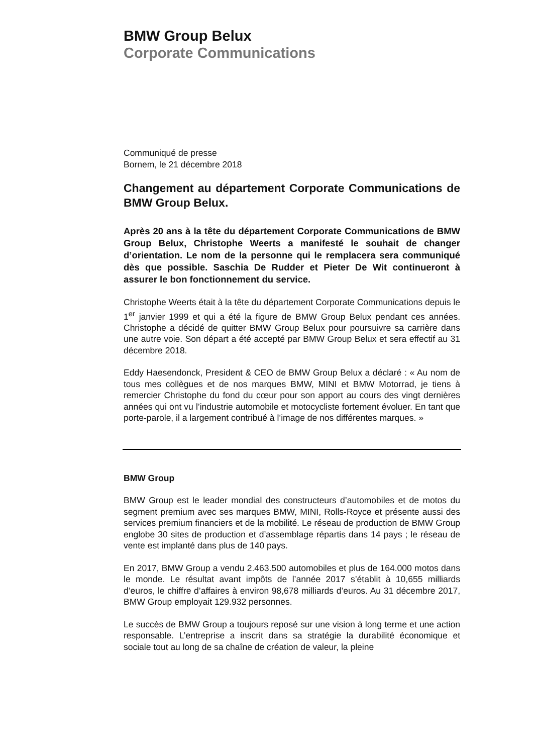BMW Group Belux
Corporate Communications
Communiqué de presse
Bornem, le 21 décembre 2018
Changement au département Corporate Communications de BMW Group Belux.
Après 20 ans à la tête du département Corporate Communications de BMW Group Belux, Christophe Weerts a manifesté le souhait de changer d’orientation. Le nom de la personne qui le remplacera sera communiqué dès que possible. Saschia De Rudder et Pieter De Wit continueront à assurer le bon fonctionnement du service.
Christophe Weerts était à la tête du département Corporate Communications depuis le 1<sup>er</sup> janvier 1999 et qui a été la figure de BMW Group Belux pendant ces années. Christophe a décidé de quitter BMW Group Belux pour poursuivre sa carrière dans une autre voie. Son départ a été accepté par BMW Group Belux et sera effectif au 31 décembre 2018.
Eddy Haesendonck, President & CEO de BMW Group Belux a déclaré : « Au nom de tous mes collègues et de nos marques BMW, MINI et BMW Motorrad, je tiens à remercier Christophe du fond du cœur pour son apport au cours des vingt dernières années qui ont vu l’industrie automobile et motocycliste fortement évoluer. En tant que porte-parole, il a largement contribué à l’image de nos différentes marques. »
BMW Group
BMW Group est le leader mondial des constructeurs d’automobiles et de motos du segment premium avec ses marques BMW, MINI, Rolls-Royce et présente aussi des services premium financiers et de la mobilité. Le réseau de production de BMW Group englobe 30 sites de production et d’assemblage répartis dans 14 pays ; le réseau de vente est implanté dans plus de 140 pays.
En 2017, BMW Group a vendu 2.463.500 automobiles et plus de 164.000 motos dans le monde. Le résultat avant impôts de l’année 2017 s’établit à 10,655 milliards d’euros, le chiffre d’affaires à environ 98,678 milliards d’euros. Au 31 décembre 2017, BMW Group employait 129.932 personnes.
Le succès de BMW Group a toujours reposé sur une vision à long terme et une action responsable. L’entreprise a inscrit dans sa stratégie la durabilité économique et sociale tout au long de sa chaîne de création de valeur, la pleine